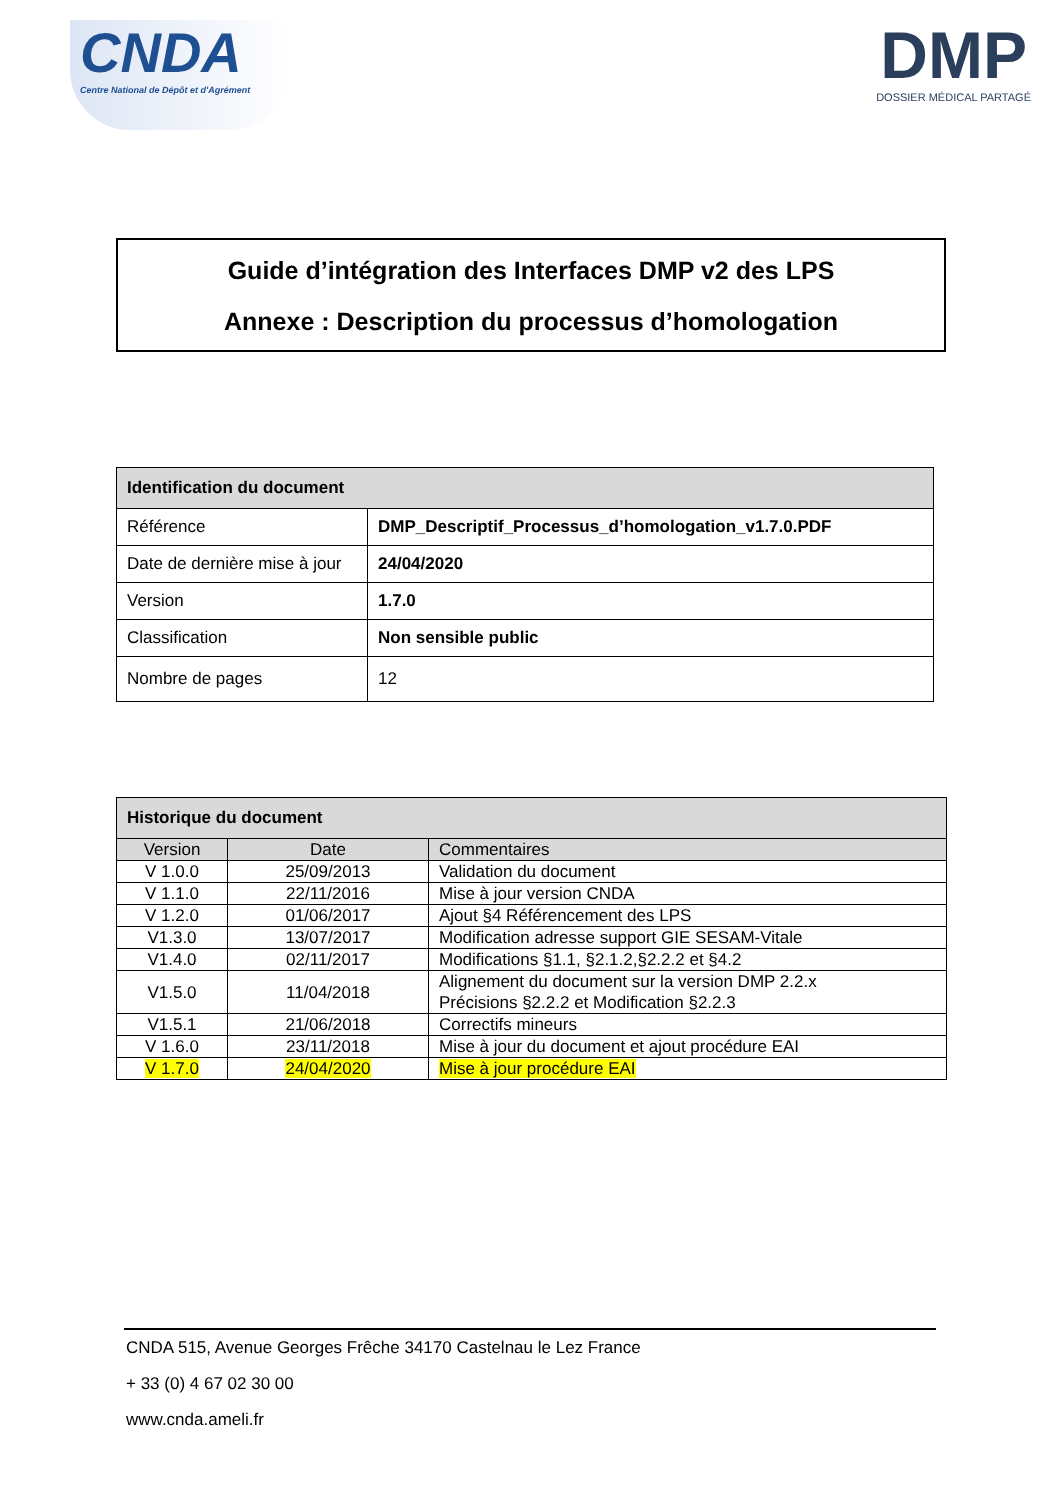CNDA
Centre National de Dépôt et d'Agrément
DMP
DOSSIER MÉDICAL PARTAGÉ
Guide d’intégration des Interfaces DMP v2 des LPS
Annexe : Description du processus d’homologation
| Identification du document | |
| --- | --- |
| Référence | DMP_Descriptif_Processus_d’homologation_v1.7.0.PDF |
| Date de dernière mise à jour | 24/04/2020 |
| Version | 1.7.0 |
| Classification | Non sensible public |
| Nombre de pages | 12 |
| Historique du document | | |
| --- | --- | --- |
| Version | Date | Commentaires |
| V 1.0.0 | 25/09/2013 | Validation du document |
| V 1.1.0 | 22/11/2016 | Mise à jour version CNDA |
| V 1.2.0 | 01/06/2017 | Ajout §4 Référencement des LPS |
| V1.3.0 | 13/07/2017 | Modification adresse support GIE SESAM-Vitale |
| V1.4.0 | 02/11/2017 | Modifications §1.1, §2.1.2,§2.2.2 et §4.2 |
| V1.5.0 | 11/04/2018 | Alignement du document sur la version DMP 2.2.x Précisions §2.2.2 et Modification §2.2.3 |
| V1.5.1 | 21/06/2018 | Correctifs mineurs |
| V 1.6.0 | 23/11/2018 | Mise à jour du document et ajout procédure EAI |
| V 1.7.0 | 24/04/2020 | Mise à jour procédure EAI |
CNDA 515, Avenue Georges Frêche 34170 Castelnau le Lez France
+ 33 (0) 4 67 02 30 00
www.cnda.ameli.fr